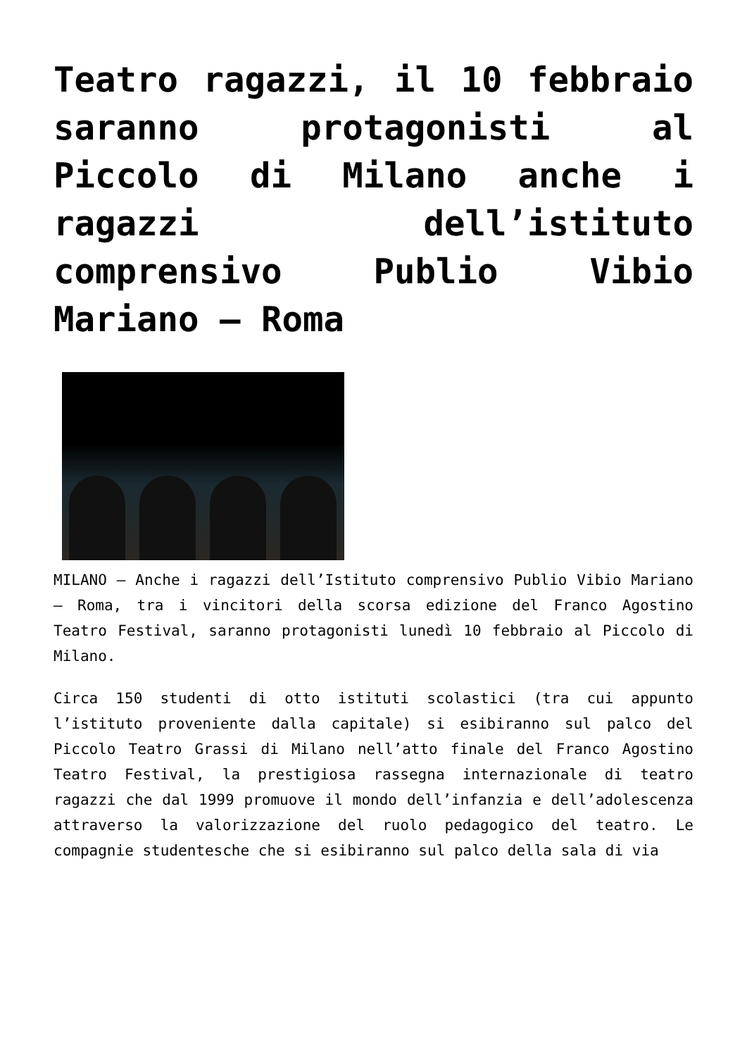Teatro ragazzi, il 10 febbraio saranno protagonisti al Piccolo di Milano anche i ragazzi dell’istituto comprensivo Publio Vibio Mariano – Roma
MILANO – Anche i ragazzi dell’Istituto comprensivo Publio Vibio Mariano – Roma, tra i vincitori della scorsa edizione del Franco Agostino Teatro Festival, saranno protagonisti lunedì 10 febbraio al Piccolo di Milano.
Circa 150 studenti di otto istituti scolastici (tra cui appunto l’istituto proveniente dalla capitale) si esibiranno sul palco del Piccolo Teatro Grassi di Milano nell’atto finale del Franco Agostino Teatro Festival, la prestigiosa rassegna internazionale di teatro ragazzi che dal 1999 promuove il mondo dell’infanzia e dell’adolescenza attraverso la valorizzazione del ruolo pedagogico del teatro. Le compagnie studentesche che si esibiranno sul palco della sala di via